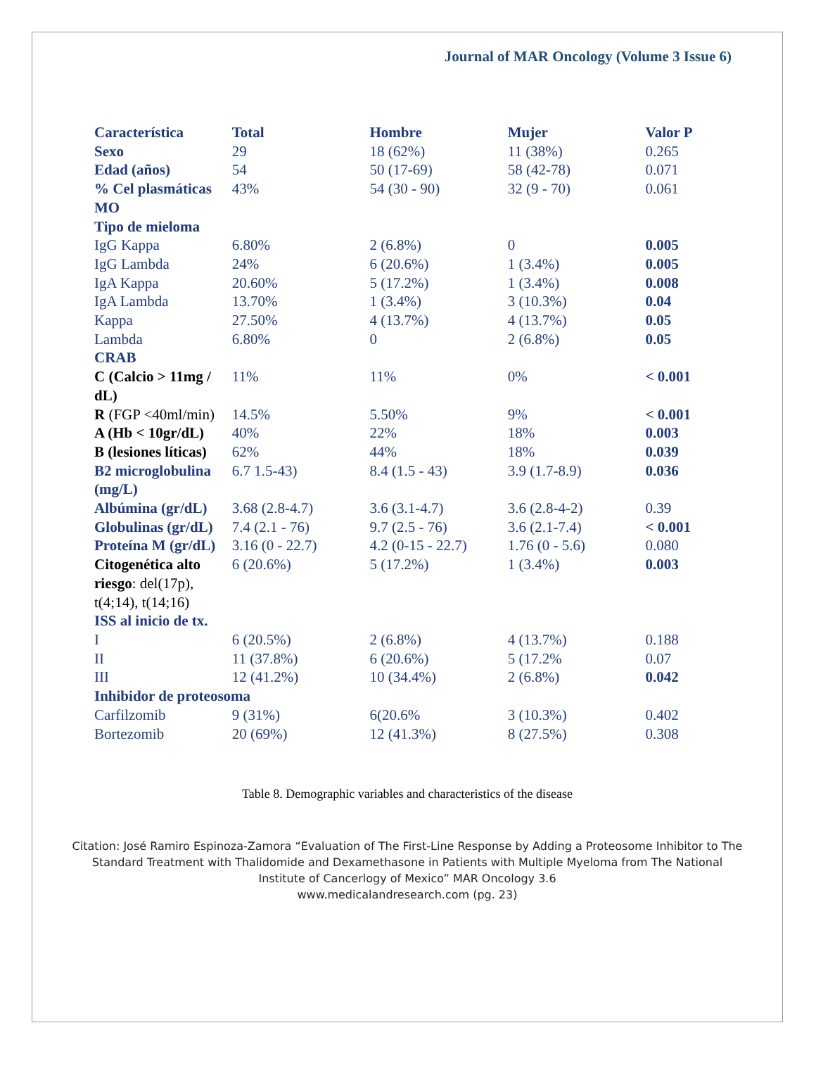Journal of MAR Oncology (Volume 3 Issue 6)
| Característica | Total | Hombre | Mujer | Valor P |
| --- | --- | --- | --- | --- |
| Sexo | 29 | 18 (62%) | 11 (38%) | 0.265 |
| Edad (años) | 54 | 50 (17-69) | 58 (42-78) | 0.071 |
| % Cel plasmáticas MO | 43% | 54 (30 - 90) | 32 (9 - 70) | 0.061 |
| Tipo de mieloma | | | | |
| IgG Kappa | 6.80% | 2 (6.8%) | 0 | 0.005 |
| IgG Lambda | 24% | 6 (20.6%) | 1 (3.4%) | 0.005 |
| IgA Kappa | 20.60% | 5 (17.2%) | 1 (3.4%) | 0.008 |
| IgA Lambda | 13.70% | 1 (3.4%) | 3 (10.3%) | 0.04 |
| Kappa | 27.50% | 4 (13.7%) | 4 (13.7%) | 0.05 |
| Lambda | 6.80% | 0 | 2 (6.8%) | 0.05 |
| CRAB | | | | |
| C (Calcio > 11mg / dL) | 11% | 11% | 0% | < 0.001 |
| R (FGP <40ml/min) | 14.5% | 5.50% | 9% | < 0.001 |
| A (Hb < 10gr/dL) | 40% | 22% | 18% | 0.003 |
| B (lesiones líticas) | 62% | 44% | 18% | 0.039 |
| B2 microglobulina (mg/L) | 6.7 1.5-43) | 8.4 (1.5 - 43) | 3.9 (1.7-8.9) | 0.036 |
| Albúmina (gr/dL) | 3.68 (2.8-4.7) | 3.6 (3.1-4.7) | 3.6 (2.8-4-2) | 0.39 |
| Globulinas (gr/dL) | 7.4 (2.1 - 76) | 9.7 (2.5 - 76) | 3.6 (2.1-7.4) | < 0.001 |
| Proteína M (gr/dL) | 3.16 (0 - 22.7) | 4.2 (0-15 - 22.7) | 1.76 (0 - 5.6) | 0.080 |
| Citogenética alto riesgo : del(17p), t(4;14), t(14;16) | 6 (20.6%) | 5 (17.2%) | 1 (3.4%) | 0.003 |
| ISS al inicio de tx. | | | | |
| I | 6 (20.5%) | 2 (6.8%) | 4 (13.7%) | 0.188 |
| II | 11 (37.8%) | 6 (20.6%) | 5 (17.2% | 0.07 |
| III | 12 (41.2%) | 10 (34.4%) | 2 (6.8%) | 0.042 |
| Inhibidor de proteosoma | | | | |
| Carfilzomib | 9 (31%) | 6(20.6% | 3 (10.3%) | 0.402 |
| Bortezomib | 20 (69%) | 12 (41.3%) | 8 (27.5%) | 0.308 |
Table 8. Demographic variables and characteristics of the disease
Citation: José Ramiro Espinoza-Zamora “Evaluation of The First-Line Response by Adding a Proteosome Inhibitor to The Standard Treatment with Thalidomide and Dexamethasone in Patients with Multiple Myeloma from The National Institute of Cancerlogy of Mexico” MAR Oncology 3.6
www.medicalandresearch.com (pg. 23)